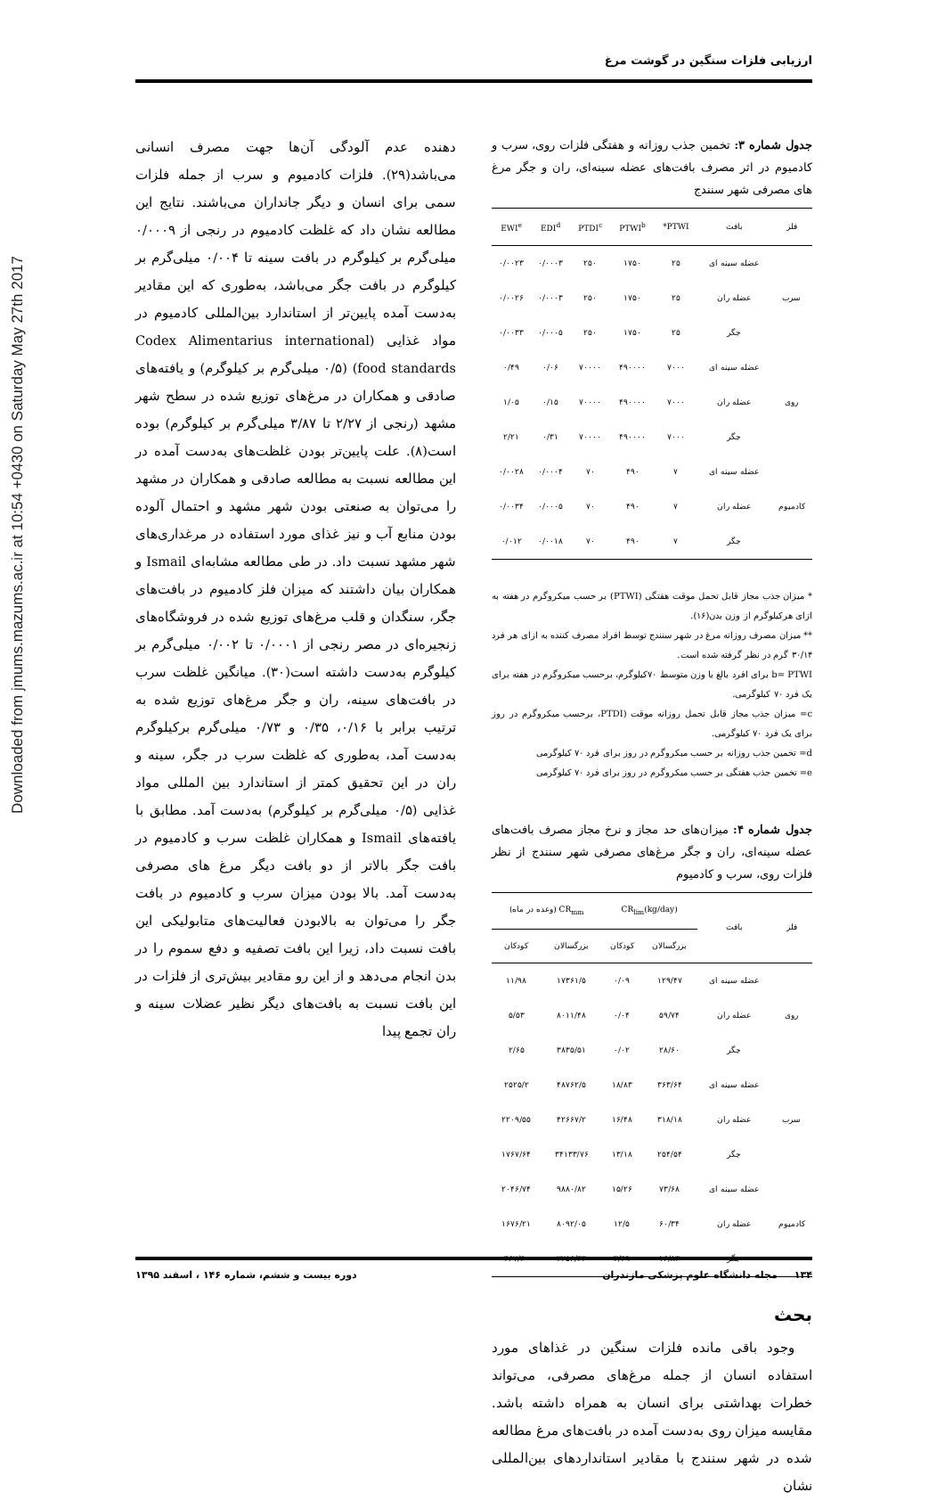ارزیابی فلزات سنگین در گوشت مرغ
Downloaded from jmums.mazums.ac.ir at 10:54 +0430 on Saturday May 27th 2017
جدول شماره ۳: تخمین جذب روزانه و هفتگی فلزات روی، سرب و کادمیوم در اثر مصرف بافت‌های عضله سینه‌ای، ران و جگر مرغ های مصرفی شهر سنندج
| فلز | بافت | PTWI* | PTWI<sup>b</sup> | PTDI<sup>c</sup> | EDI<sup>d</sup> | EWI<sup>e</sup> |
| --- | --- | --- | --- | --- | --- | --- |
| سرب | عضله سینه ای | ۲۵ | ۱۷۵۰ | ۲۵۰ | ۰/۰۰۰۳ | ۰/۰۰۲۳ |
| | عضله ران | ۲۵ | ۱۷۵۰ | ۲۵۰ | ۰/۰۰۰۳ | ۰/۰۰۲۶ |
| | جگر | ۲۵ | ۱۷۵۰ | ۲۵۰ | ۰/۰۰۰۵ | ۰/۰۰۳۳ |
| روی | عضله سینه ای | ۷۰۰۰ | ۴۹۰۰۰۰ | ۷۰۰۰۰ | ۰/۰۶ | ۰/۴۹ |
| | عضله ران | ۷۰۰۰ | ۴۹۰۰۰۰ | ۷۰۰۰۰ | ۰/۱۵ | ۱/۰۵ |
| | جگر | ۷۰۰۰ | ۴۹۰۰۰۰ | ۷۰۰۰۰ | ۰/۳۱ | ۲/۲۱ |
| کادمیوم | عضله سینه ای | ۷ | ۴۹۰ | ۷۰ | ۰/۰۰۰۴ | ۰/۰۰۲۸ |
| | عضله ران | ۷ | ۴۹۰ | ۷۰ | ۰/۰۰۰۵ | ۰/۰۰۳۴ |
| | جگر | ۷ | ۴۹۰ | ۷۰ | ۰/۰۰۱۸ | ۰/۰۱۲ |
* میزان جذب مجاز قابل تحمل موقت هفتگی (PTWI) بر حسب میکروگرم در هفته به ازای هرکیلوگرم از وزن بدن(۱۶).
** میزان مصرف روزانه مرغ در شهر سنندج توسط افراد مصرف کننده به ازای هر فرد ۳۰/۱۴ گرم در نظر گرفته شده است.
b= PTWI برای افرد بالغ با وزن متوسط ۷۰کیلوگرم، برحسب میکروگرم در هفته برای یک فرد ۷۰ کیلوگرمی.
c= میزان جذب مجاز قابل تحمل روزانه موقت (PTDI، برحسب میکروگرم در روز برای یک فرد ۷۰ کیلوگرمی.
d= تخمین جذب روزانه بر حسب میکروگرم در روز برای فرد ۷۰ کیلوگرمی
e= تخمین جذب هفتگی بر حسب میکروگرم در روز برای فرد ۷۰ کیلوگرمی
جدول شماره ۴: میزان‌های حد مجاز و نرخ مجاز مصرف بافت‌های عضله سینه‌ای، ران و جگر مرغ‌های مصرفی شهر سنندج از نظر فلزات روی، سرب و کادمیوم
| فلز | بافت | CR<sub>lim</sub>(kg/day) | | CR<sub>mm</sub> (وعده در ماه) | |
| --- | --- | --- | --- | --- | --- |
| | | بزرگسالان | کودکان | بزرگسالان | کودکان |
| روی | عضله سینه ای | ۱۲۹/۴۷ | ۰/۰۹ | ۱۷۳۶۱/۵ | ۱۱/۹۸ |
| | عضله ران | ۵۹/۷۴ | ۰/۰۴ | ۸۰۱۱/۴۸ | ۵/۵۳ |
| | جگر | ۲۸/۶۰ | ۰/۰۲ | ۳۸۳۵/۵۱ | ۲/۶۵ |
| سرب | عضله سینه ای | ۳۶۳/۶۴ | ۱۸/۸۳ | ۴۸۷۶۲/۵ | ۲۵۲۵/۲ |
| | عضله ران | ۳۱۸/۱۸ | ۱۶/۴۸ | ۴۲۶۶۷/۲ | ۲۲۰۹/۵۵ |
| | جگر | ۲۵۴/۵۴ | ۱۳/۱۸ | ۳۴۱۳۳/۷۶ | ۱۷۶۷/۶۴ |
| کادمیوم | عضله سینه ای | ۷۳/۶۸ | ۱۵/۲۶ | ۹۸۸۰/۸۲ | ۲۰۴۶/۷۴ |
| | عضله ران | ۶۰/۳۴ | ۱۲/۵ | ۸۰۹۲/۰۵ | ۱۶۷۶/۲۱ |
| | جگر | ۱۶/۸۳ | ۳/۴۹ | ۲۲۵۶/۴۳ | ۴۶۷/۴۰ |
بحث
وجود باقی مانده فلزات سنگین در غذاهای مورد استفاده انسان از جمله مرغ‌های مصرفی، می‌تواند خطرات بهداشتی برای انسان به همراه داشته باشد. مقایسه میزان روی به‌دست آمده در بافت‌های مرغ مطالعه شده در شهر سنندج با مقادیر استانداردهای بین‌المللی نشان
دهنده عدم آلودگی آن‌ها جهت مصرف انسانی می‌باشد(۲۹). فلزات کادمیوم و سرب از جمله فلزات سمی برای انسان و دیگر جانداران می‌باشند. نتایج این مطالعه نشان داد که غلظت کادمیوم در رنجی از ۰/۰۰۰۹ میلی‌گرم بر کیلوگرم در بافت سینه تا ۰/۰۰۴ میلی‌گرم بر کیلوگرم در بافت جگر می‌باشد، به‌طوری که این مقادیر به‌دست آمده پایین‌تر از استاندارد بین‌المللی کادمیوم در مواد غذایی (Codex Alimentarius international food standards) (۰/۵ میلی‌گرم بر کیلوگرم) و یافته‌های صادقی و همکاران در مرغ‌های توزیع شده در سطح شهر مشهد (رنجی از ۲/۲۷ تا ۳/۸۷ میلی‌گرم بر کیلوگرم) بوده است(۸). علت پایین‌تر بودن غلظت‌های به‌دست آمده در این مطالعه نسبت به مطالعه صادقی و همکاران در مشهد را می‌توان به صنعتی بودن شهر مشهد و احتمال آلوده بودن منابع آب و نیز غذای مورد استفاده در مرغداری‌های شهر مشهد نسبت داد. در طی مطالعه مشابه‌ای Ismail و همکاران بیان داشتند که میزان فلز کادمیوم در بافت‌های جگر، سنگدان و قلب مرغ‌های توزیع شده در فروشگاه‌های زنجیره‌ای در مصر رنجی از ۰/۰۰۰۱ تا ۰/۰۰۲ میلی‌گرم بر کیلوگرم به‌دست داشته است(۳۰). میانگین غلظت سرب در بافت‌های سینه، ران و جگر مرغ‌های توزیع شده به ترتیب برابر با ۰/۱۶، ۰/۳۵ و ۰/۷۳ میلی‌گرم برکیلوگرم به‌دست آمد، به‌طوری که غلظت سرب در جگر، سینه و ران در این تحقیق کمتر از استاندارد بین المللی مواد غذایی (۰/۵ میلی‌گرم بر کیلوگرم) به‌دست آمد. مطابق با یافته‌های Ismail و همکاران غلظت سرب و کادمیوم در بافت جگر بالاتر از دو بافت دیگر مرغ های مصرفی به‌دست آمد. بالا بودن میزان سرب و کادمیوم در بافت جگر را می‌توان به بالابودن فعالیت‌های متابولیکی این بافت نسبت داد، زیرا این بافت تصفیه و دفع سموم را در بدن انجام می‌دهد و از این رو مقادیر بیش‌تری از فلزات در این بافت نسبت به بافت‌های دیگر نظیر عضلات سینه و ران تجمع پیدا
۱۳۴ مجله دانشگاه علوم پزشکی مازندران دوره بیست و ششم، شماره ۱۴۶ ، اسفند ۱۳۹۵